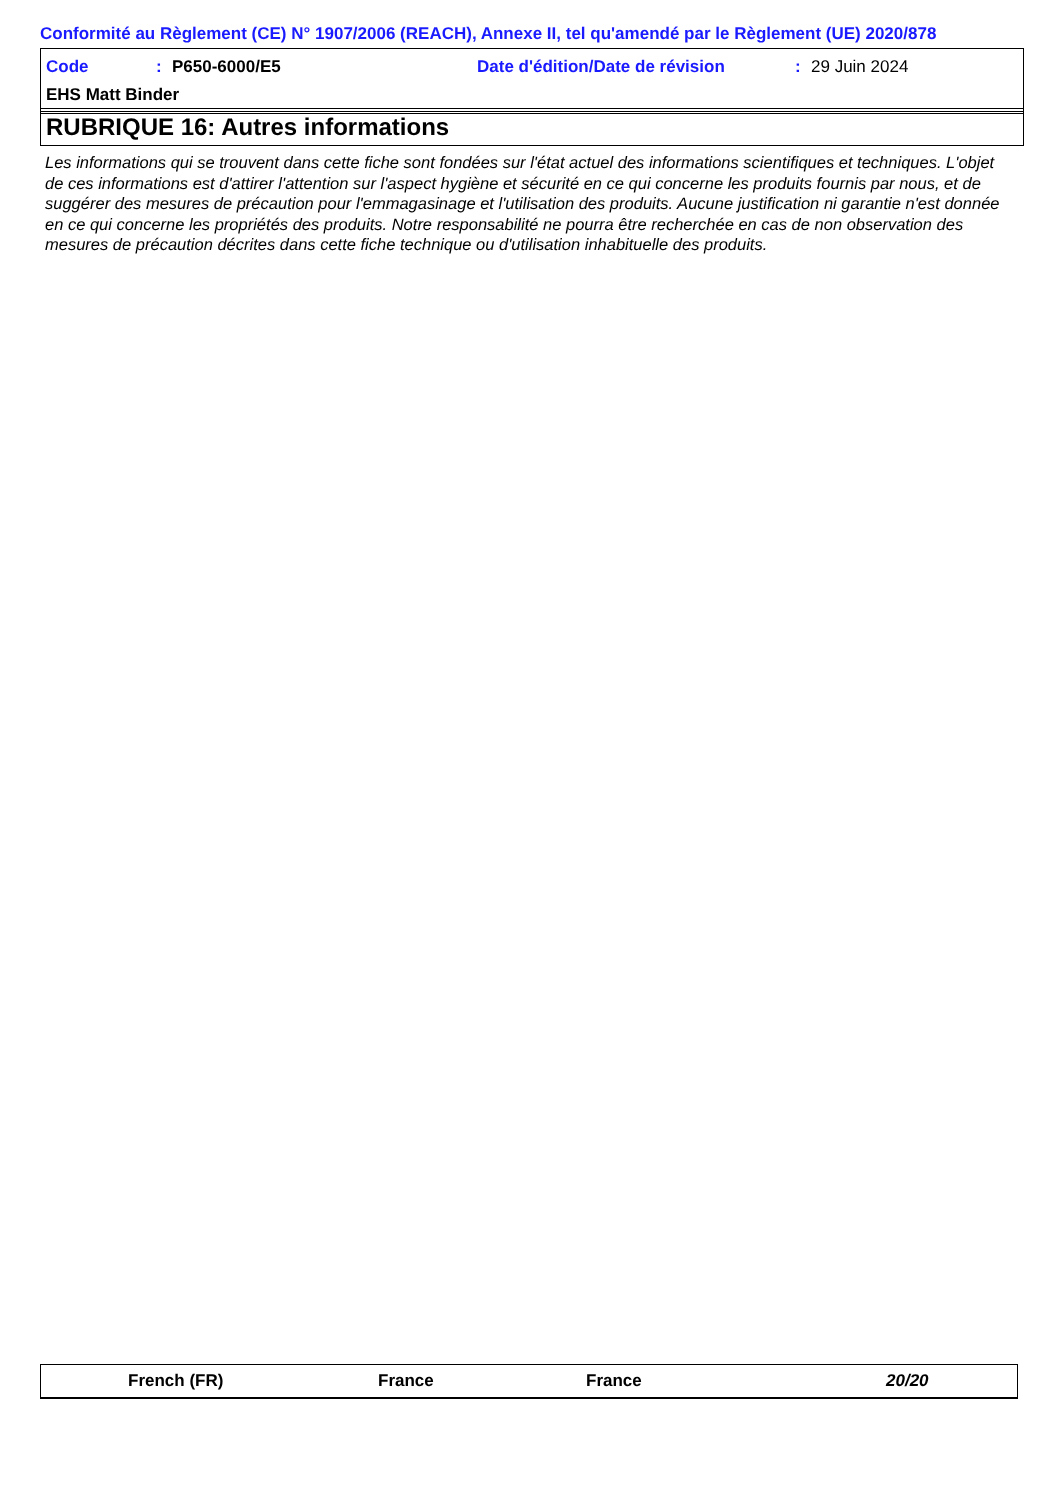Conformité au Règlement (CE) N° 1907/2006 (REACH), Annexe II, tel qu'amendé par le Règlement (UE) 2020/878
Code: P650-6000/E5 Date d'édition/Date de révision: 29 Juin 2024
EHS Matt Binder
RUBRIQUE 16: Autres informations
Les informations qui se trouvent dans cette fiche sont fondées sur l'état actuel des informations scientifiques et techniques. L'objet de ces informations est d'attirer l'attention sur l'aspect hygiène et sécurité en ce qui concerne les produits fournis par nous, et de suggérer des mesures de précaution pour l'emmagasinage et l'utilisation des produits. Aucune justification ni garantie n'est donnée en ce qui concerne les propriétés des produits. Notre responsabilité ne pourra être recherchée en cas de non observation des mesures de précaution décrites dans cette fiche technique ou d'utilisation inhabituelle des produits.
French (FR) France France 20/20